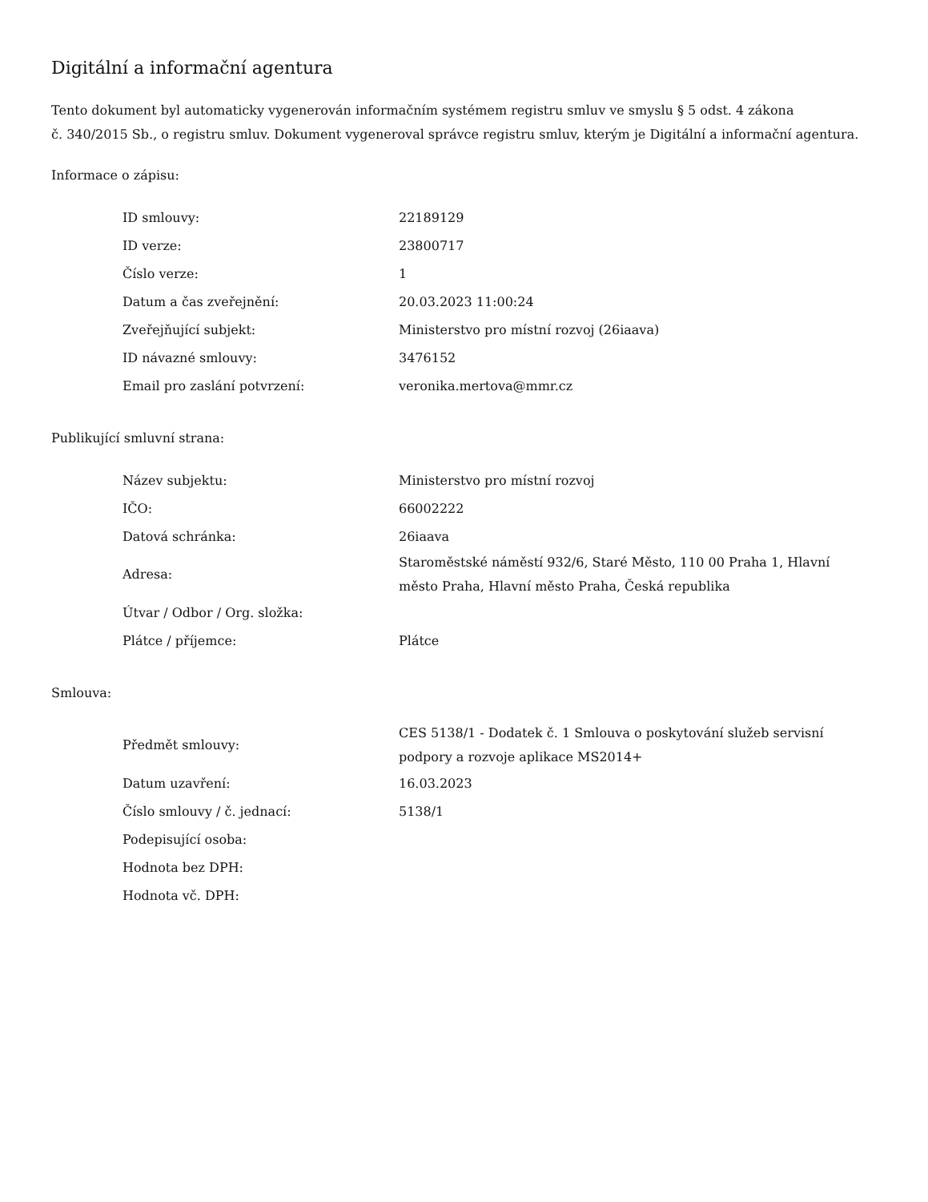Digitální a informační agentura
Tento dokument byl automaticky vygenerován informačním systémem registru smluv ve smyslu § 5 odst. 4 zákona
č. 340/2015 Sb., o registru smluv. Dokument vygeneroval správce registru smluv, kterým je Digitální a informační agentura.
Informace o zápisu:
| ID smlouvy: | 22189129 |
| ID verze: | 23800717 |
| Číslo verze: | 1 |
| Datum a čas zveřejnění: | 20.03.2023 11:00:24 |
| Zveřejňující subjekt: | Ministerstvo pro místní rozvoj (26iaava) |
| ID návazné smlouvy: | 3476152 |
| Email pro zaslání potvrzení: | veronika.mertova@mmr.cz |
Publikující smluvní strana:
| Název subjektu: | Ministerstvo pro místní rozvoj |
| IČO: | 66002222 |
| Datová schránka: | 26iaava |
| Adresa: | Staroměstské náměstí 932/6, Staré Město, 110 00 Praha 1, Hlavní město Praha, Hlavní město Praha, Česká republika |
| Útvar / Odbor / Org. složka: | |
| Plátce / příjemce: | Plátce |
Smlouva:
| Předmět smlouvy: | CES 5138/1 - Dodatek č. 1 Smlouva o poskytování služeb servisní podpory a rozvoje aplikace MS2014+ |
| Datum uzavření: | 16.03.2023 |
| Číslo smlouvy / č. jednací: | 5138/1 |
| Podepisující osoba: | |
| Hodnota bez DPH: | |
| Hodnota vč. DPH: | |